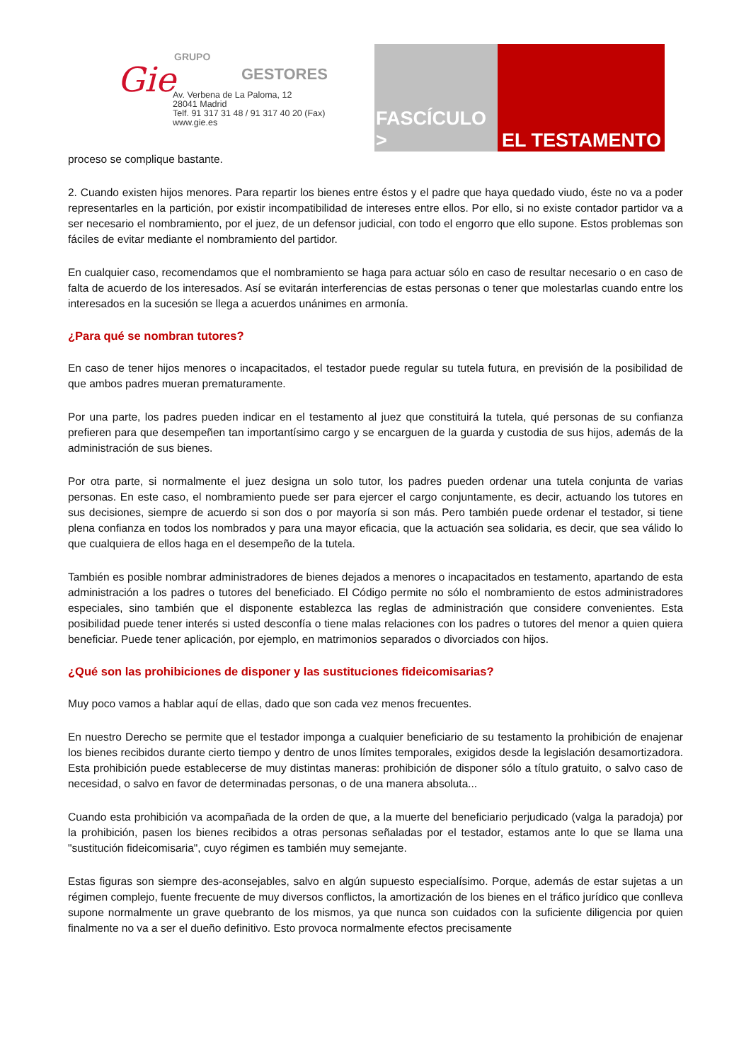Gie
GRUPO
GESTORES
Av. Verbena de La Paloma, 12
28041 Madrid
Telf. 91 317 31 48 / 91 317 40 20 (Fax)
www.gie.es
FASCÍCULO >
EL TESTAMENTO
proceso se complique bastante.
2. Cuando existen hijos menores. Para repartir los bienes entre éstos y el padre que haya quedado viudo, éste no va a poder representarles en la partición, por existir incompatibilidad de intereses entre ellos. Por ello, si no existe contador partidor va a ser necesario el nombramiento, por el juez, de un defensor judicial, con todo el engorro que ello supone. Estos problemas son fáciles de evitar mediante el nombramiento del partidor.
En cualquier caso, recomendamos que el nombramiento se haga para actuar sólo en caso de resultar necesario o en caso de falta de acuerdo de los interesados. Así se evitarán interferencias de estas personas o tener que molestarlas cuando entre los interesados en la sucesión se llega a acuerdos unánimes en armonía.
¿Para qué se nombran tutores?
En caso de tener hijos menores o incapacitados, el testador puede regular su tutela futura, en previsión de la posibilidad de que ambos padres mueran prematuramente.
Por una parte, los padres pueden indicar en el testamento al juez que constituirá la tutela, qué personas de su confianza prefieren para que desempeñen tan importantísimo cargo y se encarguen de la guarda y custodia de sus hijos, además de la administración de sus bienes.
Por otra parte, si normalmente el juez designa un solo tutor, los padres pueden ordenar una tutela conjunta de varias personas. En este caso, el nombramiento puede ser para ejercer el cargo conjuntamente, es decir, actuando los tutores en sus decisiones, siempre de acuerdo si son dos o por mayoría si son más. Pero también puede ordenar el testador, si tiene plena confianza en todos los nombrados y para una mayor eficacia, que la actuación sea solidaria, es decir, que sea válido lo que cualquiera de ellos haga en el desempeño de la tutela.
También es posible nombrar administradores de bienes dejados a menores o incapacitados en testamento, apartando de esta administración a los padres o tutores del beneficiado. El Código permite no sólo el nombramiento de estos administradores especiales, sino también que el disponente establezca las reglas de administración que considere convenientes. Esta posibilidad puede tener interés si usted desconfía o tiene malas relaciones con los padres o tutores del menor a quien quiera beneficiar. Puede tener aplicación, por ejemplo, en matrimonios separados o divorciados con hijos.
¿Qué son las prohibiciones de disponer y las sustituciones fideicomisarias?
Muy poco vamos a hablar aquí de ellas, dado que son cada vez menos frecuentes.
En nuestro Derecho se permite que el testador imponga a cualquier beneficiario de su testamento la prohibición de enajenar los bienes recibidos durante cierto tiempo y dentro de unos límites temporales, exigidos desde la legislación desamortizadora. Esta prohibición puede establecerse de muy distintas maneras: prohibición de disponer sólo a título gratuito, o salvo caso de necesidad, o salvo en favor de determinadas personas, o de una manera absoluta...
Cuando esta prohibición va acompañada de la orden de que, a la muerte del beneficiario perjudicado (valga la paradoja) por la prohibición, pasen los bienes recibidos a otras personas señaladas por el testador, estamos ante lo que se llama una "sustitución fideicomisaria", cuyo régimen es también muy semejante.
Estas figuras son siempre des-aconsejables, salvo en algún supuesto especialísimo. Porque, además de estar sujetas a un régimen complejo, fuente frecuente de muy diversos conflictos, la amortización de los bienes en el tráfico jurídico que conlleva supone normalmente un grave quebranto de los mismos, ya que nunca son cuidados con la suficiente diligencia por quien finalmente no va a ser el dueño definitivo. Esto provoca normalmente efectos precisamente